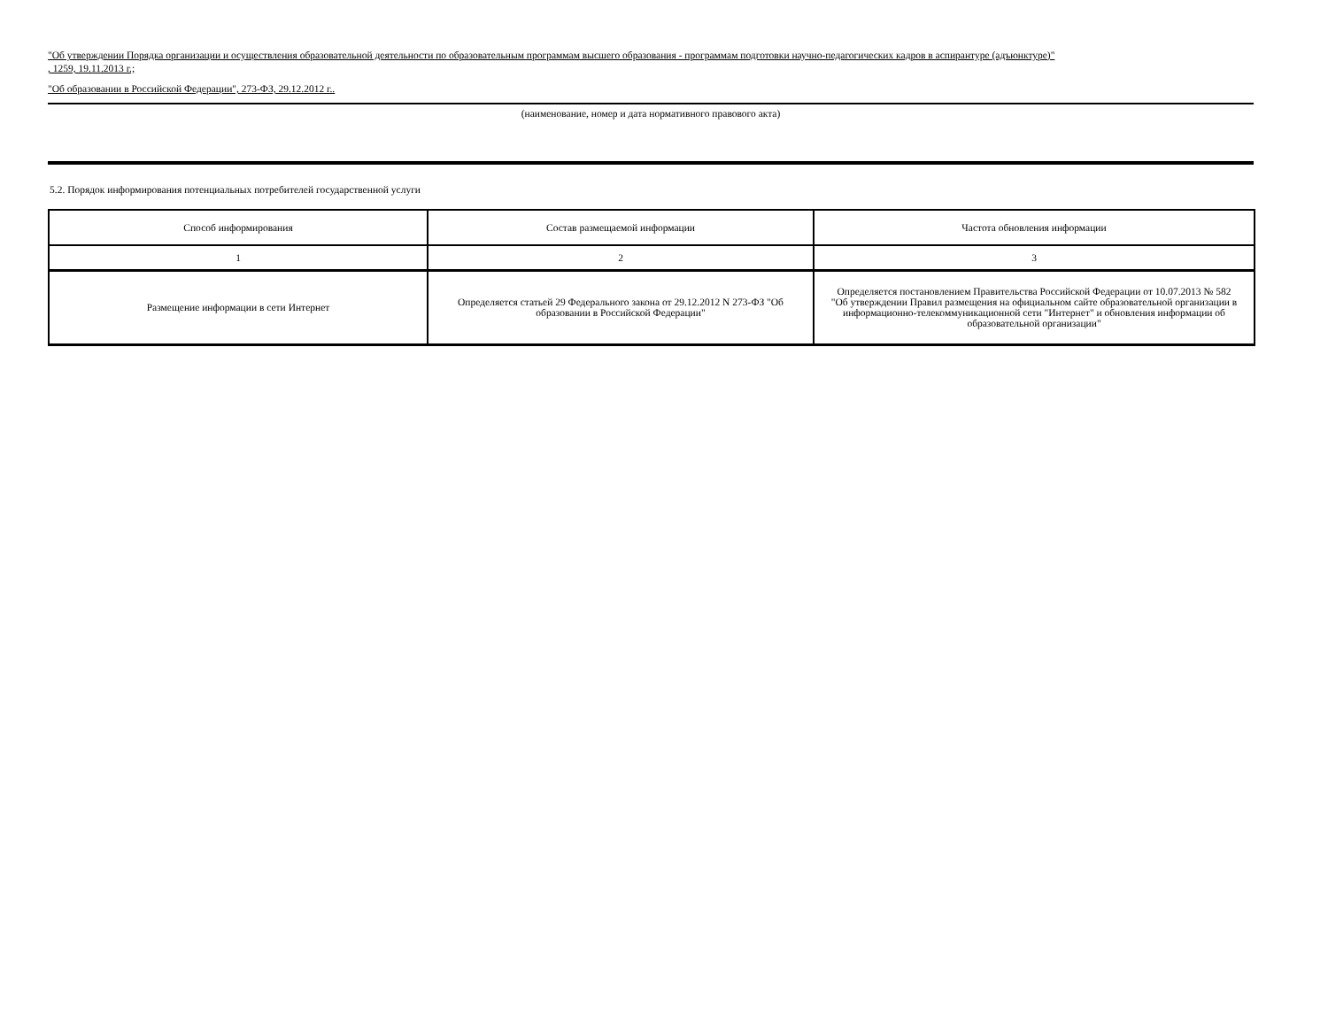"Об утверждении Порядка организации и осуществления образовательной деятельности по образовательным программам высшего образования - программам подготовки научно-педагогических кадров в аспирантуре (адъюнктуре)"
, 1259, 19.11.2013 г.;
"Об образовании в Российской Федерации", 273-ФЗ, 29.12.2012 г..
(наименование, номер и дата нормативного правового акта)
5.2. Порядок информирования потенциальных потребителей государственной услуги
| Способ информирования | Состав размещаемой информации | Частота обновления информации |
| 1 | 2 | 3 |
| Размещение информации в сети Интернет | Определяется статьей 29 Федерального закона от 29.12.2012 N 273-ФЗ "Об образовании в Российской Федерации" | Определяется постановлением Правительства Российской Федерации от 10.07.2013 № 582 "Об утверждении Правил размещения на официальном сайте образовательной организации в информационно-телекоммуникационной сети "Интернет" и обновления информации об образовательной организации" |